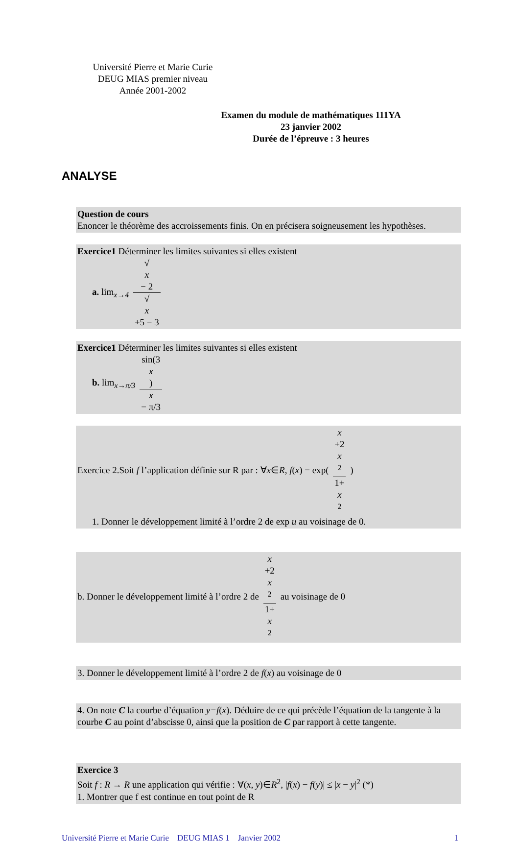Université Pierre et Marie Curie
DEUG MIAS premier niveau
Année 2001-2002
Examen du module de mathématiques 111YA
23 janvier 2002
Durée de l’épreuve : 3 heures
ANALYSE
Question de cours
Enoncer le théorème des accroissements finis. On en précisera soigneusement les hypothèses.
Exercice1 Déterminer les limites suivantes si elles existent
a. lim<sub>x→4</sub> √
x
− 2 √
x
+5 − 3
Exercice1 Déterminer les limites suivantes si elles existent
b. lim<sub>x→π/3</sub> sin(3
x) x
− π/3
Exercice 2.Soit f l’application définie sur R par : ∀x∈R, f(x) = exp( x
+2
x
<sup>2</sup> 1+
x
<sup>2</sup> )
1. Donner le développement limité à l’ordre 2 de exp u au voisinage de 0.
b. Donner le développement limité à l’ordre 2 de x
+2
x
<sup>2</sup> 1+
x
<sup>2</sup> au voisinage de 0
3. Donner le développement limité à l’ordre 2 de f(x) au voisinage de 0
4. On note C la courbe d’équation y=f(x). Déduire de ce qui précède l’équation de la tangente à la courbe C au point d’abscisse 0, ainsi que la position de C par rapport à cette tangente.
Exercice 3
Soit f : R → R une application qui vérifie : ∀(x, y)∈R<sup>2</sup>, |f(x) − f(y)| ≤ |x − y|<sup>2</sup> (*)
1. Montrer que f est continue en tout point de R
Université Pierre et Marie Curie DEUG MIAS 1 Janvier 2002 1